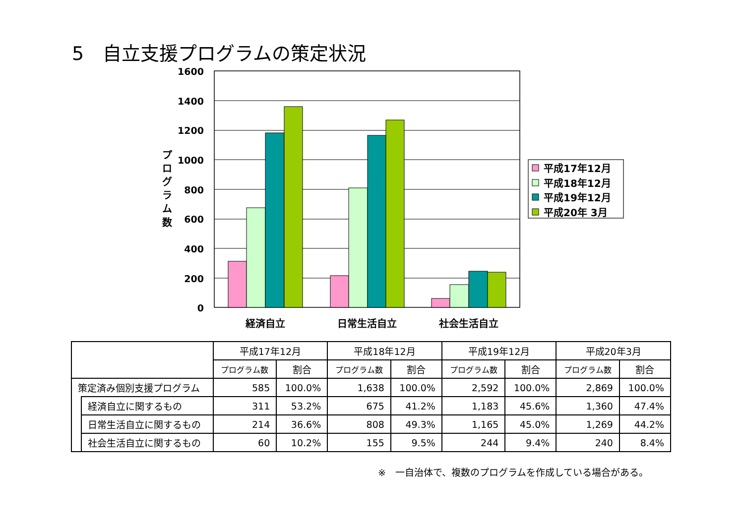5　自立支援プログラムの策定状況
1600
1400
1200
1000
800
600
400
200
0
プ
ロ
グ
ラ
ム
数
経済自立
日常生活自立
社会生活自立
平成17年12月
平成18年12月
平成19年12月
平成20年 3月
| | | 平成17年12月 | | 平成18年12月 | | 平成19年12月 | | 平成20年3月 | |
| --- | --- | --- | --- | --- | --- | --- | --- | --- | --- |
| | | プログラム数 | 割合 | プログラム数 | 割合 | プログラム数 | 割合 | プログラム数 | 割合 |
| 策定済み個別支援プログラム | | 585 | 100.0% | 1,638 | 100.0% | 2,592 | 100.0% | 2,869 | 100.0% |
| | 経済自立に関するもの | 311 | 53.2% | 675 | 41.2% | 1,183 | 45.6% | 1,360 | 47.4% |
| | 日常生活自立に関するもの | 214 | 36.6% | 808 | 49.3% | 1,165 | 45.0% | 1,269 | 44.2% |
| | 社会生活自立に関するもの | 60 | 10.2% | 155 | 9.5% | 244 | 9.4% | 240 | 8.4% |
※　一自治体で、複数のプログラムを作成している場合がある。